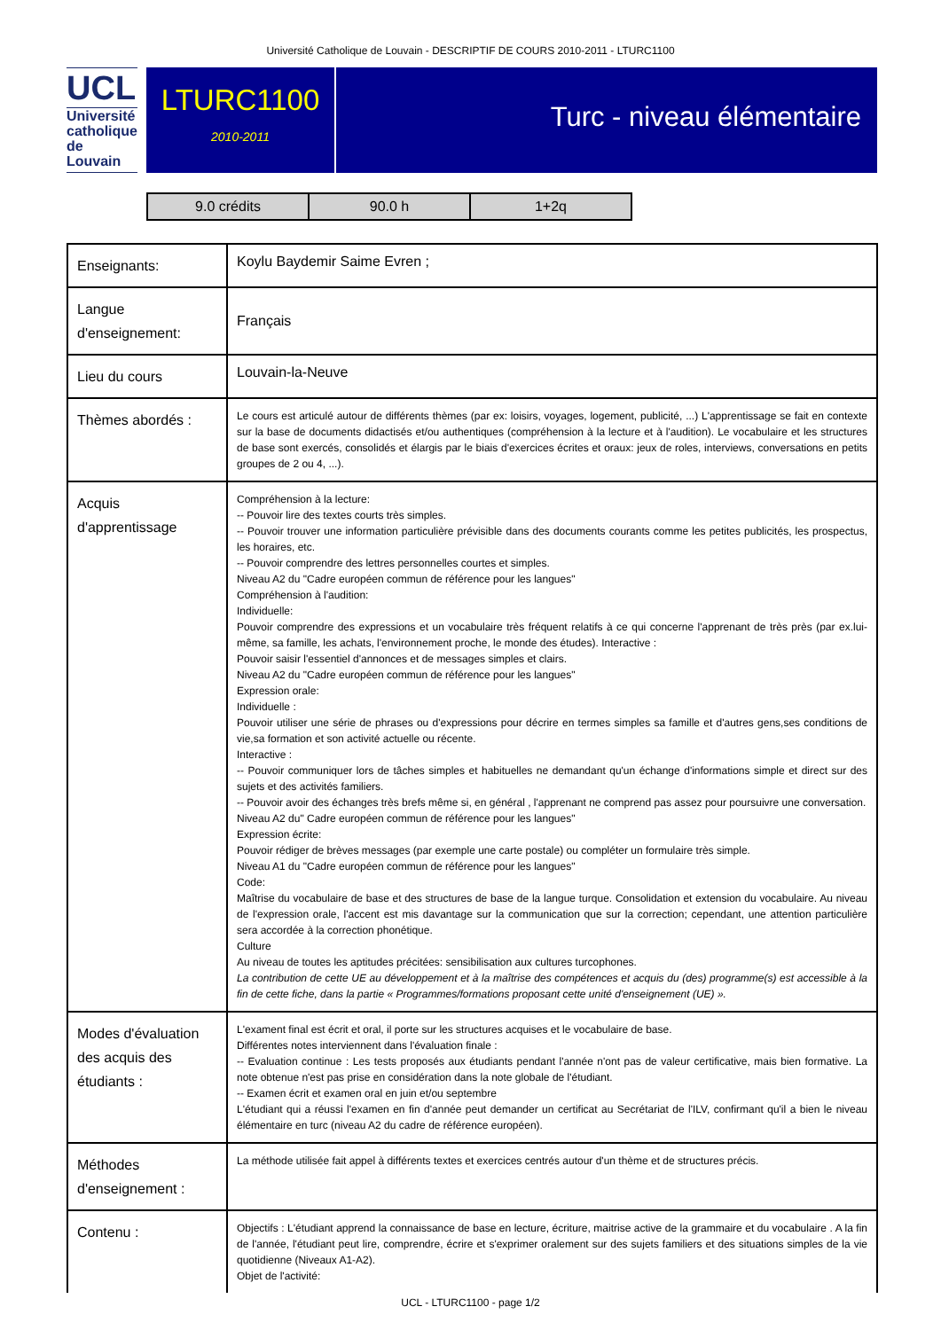Université Catholique de Louvain - DESCRIPTIF DE COURS 2010-2011 - LTURC1100
UCL
Université catholique de Louvain
LTURC1100
2010-2011
Turc - niveau élémentaire
| 9.0 crédits | 90.0 h | 1+2q |
| Enseignants: | Koylu Baydemir Saime Evren ; |
| Langue d'enseignement: | Français |
| Lieu du cours | Louvain-la-Neuve |
| Thèmes abordés : | Le cours est articulé autour de différents thèmes (par ex: loisirs, voyages, logement, publicité, ...) L'apprentissage se fait en contexte sur la base de documents didactisés et/ou authentiques (compréhension à la lecture et à l'audition). Le vocabulaire et les structures de base sont exercés, consolidés et élargis par le biais d'exercices écrites et oraux: jeux de roles, interviews, conversations en petits groupes de 2 ou 4, ...). |
| Acquis d'apprentissage | Compréhension à la lecture: -- Pouvoir lire des textes courts très simples. -- Pouvoir trouver une information particulière prévisible dans des documents courants comme les petites publicités, les prospectus, les horaires, etc. -- Pouvoir comprendre des lettres personnelles courtes et simples. Niveau A2 du "Cadre européen commun de référence pour les langues" Compréhension à l'audition: Individuelle: Pouvoir comprendre des expressions et un vocabulaire très fréquent relatifs à ce qui concerne l'apprenant de très près (par ex.lui-même, sa famille, les achats, l'environnement proche, le monde des études). Interactive : Pouvoir saisir l'essentiel d'annonces et de messages simples et clairs. Niveau A2 du "Cadre européen commun de référence pour les langues" Expression orale: Individuelle : Pouvoir utiliser une série de phrases ou d'expressions pour décrire en termes simples sa famille et d'autres gens,ses conditions de vie,sa formation et son activité actuelle ou récente. Interactive : -- Pouvoir communiquer lors de tâches simples et habituelles ne demandant qu'un échange d'informations simple et direct sur des sujets et des activités familiers. -- Pouvoir avoir des échanges très brefs même si, en général , l'apprenant ne comprend pas assez pour poursuivre une conversation. Niveau A2 du" Cadre européen commun de référence pour les langues" Expression écrite: Pouvoir rédiger de brèves messages (par exemple une carte postale) ou compléter un formulaire très simple. Niveau A1 du "Cadre européen commun de référence pour les langues" Code: Maîtrise du vocabulaire de base et des structures de base de la langue turque. Consolidation et extension du vocabulaire. Au niveau de l'expression orale, l'accent est mis davantage sur la communication que sur la correction; cependant, une attention particulière sera accordée à la correction phonétique. Culture Au niveau de toutes les aptitudes précitées: sensibilisation aux cultures turcophones. La contribution de cette UE au développement et à la maîtrise des compétences et acquis du (des) programme(s) est accessible à la fin de cette fiche, dans la partie « Programmes/formations proposant cette unité d'enseignement (UE) ». |
| Modes d'évaluation des acquis des étudiants : | L'exament final est écrit et oral, il porte sur les structures acquises et le vocabulaire de base. Différentes notes interviennent dans l'évaluation finale : -- Evaluation continue : Les tests proposés aux étudiants pendant l'année n'ont pas de valeur certificative, mais bien formative. La note obtenue n'est pas prise en considération dans la note globale de l'étudiant. -- Examen écrit et examen oral en juin et/ou septembre L'étudiant qui a réussi l'examen en fin d'année peut demander un certificat au Secrétariat de l'ILV, confirmant qu'il a bien le niveau élémentaire en turc (niveau A2 du cadre de référence européen). |
| Méthodes d'enseignement : | La méthode utilisée fait appel à différents textes et exercices centrés autour d'un thème et de structures précis. |
| Contenu : | Objectifs : L'étudiant apprend la connaissance de base en lecture, écriture, maitrise active de la grammaire et du vocabulaire . A la fin de l'année, l'étudiant peut lire, comprendre, écrire et s'exprimer oralement sur des sujets familiers et des situations simples de la vie quotidienne (Niveaux A1-A2). Objet de l'activité: |
UCL - LTURC1100 - page 1/2